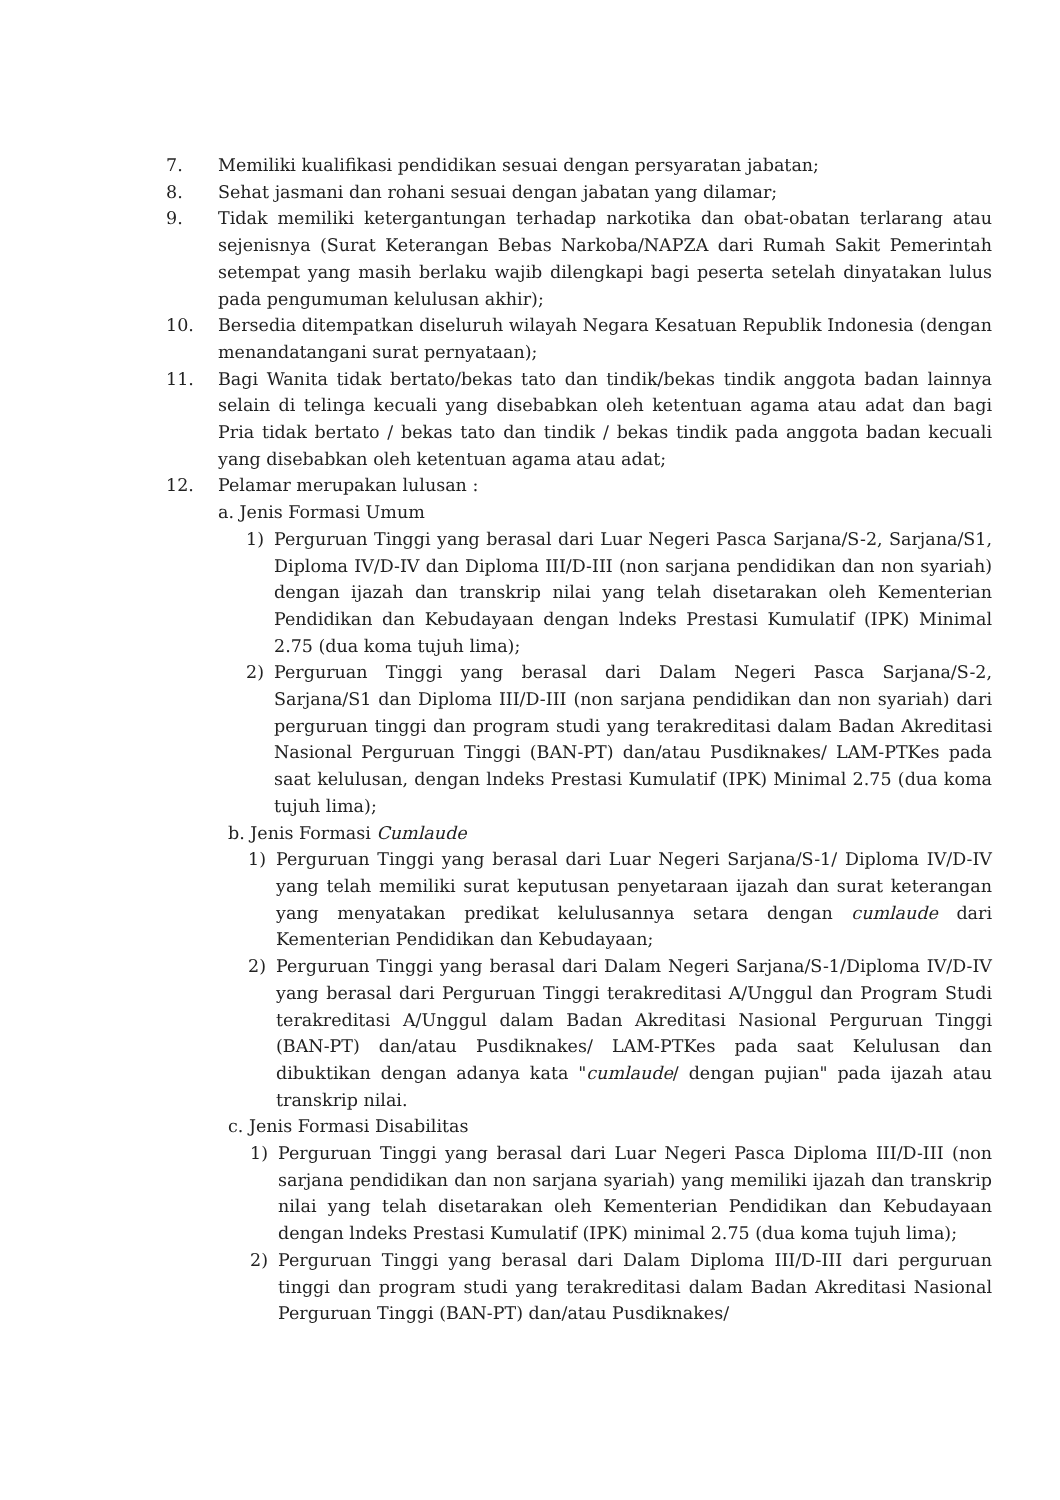7. Memiliki kualifikasi pendidikan sesuai dengan persyaratan jabatan;
8. Sehat jasmani dan rohani sesuai dengan jabatan yang dilamar;
9. Tidak memiliki ketergantungan terhadap narkotika dan obat-obatan terlarang atau sejenisnya (Surat Keterangan Bebas Narkoba/NAPZA dari Rumah Sakit Pemerintah setempat yang masih berlaku wajib dilengkapi bagi peserta setelah dinyatakan lulus pada pengumuman kelulusan akhir);
10. Bersedia ditempatkan diseluruh wilayah Negara Kesatuan Republik Indonesia (dengan menandatangani surat pernyataan);
11. Bagi Wanita tidak bertato/bekas tato dan tindik/bekas tindik anggota badan lainnya selain di telinga kecuali yang disebabkan oleh ketentuan agama atau adat dan bagi Pria tidak bertato / bekas tato dan tindik / bekas tindik pada anggota badan kecuali yang disebabkan oleh ketentuan agama atau adat;
12. Pelamar merupakan lulusan :
a. Jenis Formasi Umum
1) Perguruan Tinggi yang berasal dari Luar Negeri Pasca Sarjana/S-2, Sarjana/S1, Diploma IV/D-IV dan Diploma III/D-III (non sarjana pendidikan dan non syariah) dengan ijazah dan transkrip nilai yang telah disetarakan oleh Kementerian Pendidikan dan Kebudayaan dengan lndeks Prestasi Kumulatif (IPK) Minimal 2.75 (dua koma tujuh lima);
2) Perguruan Tinggi yang berasal dari Dalam Negeri Pasca Sarjana/S-2, Sarjana/S1 dan Diploma III/D-III (non sarjana pendidikan dan non syariah) dari perguruan tinggi dan program studi yang terakreditasi dalam Badan Akreditasi Nasional Perguruan Tinggi (BAN-PT) dan/atau Pusdiknakes/ LAM-PTKes pada saat kelulusan, dengan lndeks Prestasi Kumulatif (IPK) Minimal 2.75 (dua koma tujuh lima);
b. Jenis Formasi Cumlaude
1) Perguruan Tinggi yang berasal dari Luar Negeri Sarjana/S-1/ Diploma IV/D-IV yang telah memiliki surat keputusan penyetaraan ijazah dan surat keterangan yang menyatakan predikat kelulusannya setara dengan cumlaude dari Kementerian Pendidikan dan Kebudayaan;
2) Perguruan Tinggi yang berasal dari Dalam Negeri Sarjana/S-1/Diploma IV/D-IV yang berasal dari Perguruan Tinggi terakreditasi A/Unggul dan Program Studi terakreditasi A/Unggul dalam Badan Akreditasi Nasional Perguruan Tinggi (BAN-PT) dan/atau Pusdiknakes/ LAM-PTKes pada saat Kelulusan dan dibuktikan dengan adanya kata "cumlaude/ dengan pujian" pada ijazah atau transkrip nilai.
c. Jenis Formasi Disabilitas
1) Perguruan Tinggi yang berasal dari Luar Negeri Pasca Diploma III/D-III (non sarjana pendidikan dan non sarjana syariah) yang memiliki ijazah dan transkrip nilai yang telah disetarakan oleh Kementerian Pendidikan dan Kebudayaan dengan lndeks Prestasi Kumulatif (IPK) minimal 2.75 (dua koma tujuh lima);
2) Perguruan Tinggi yang berasal dari Dalam Diploma III/D-III dari perguruan tinggi dan program studi yang terakreditasi dalam Badan Akreditasi Nasional Perguruan Tinggi (BAN-PT) dan/atau Pusdiknakes/